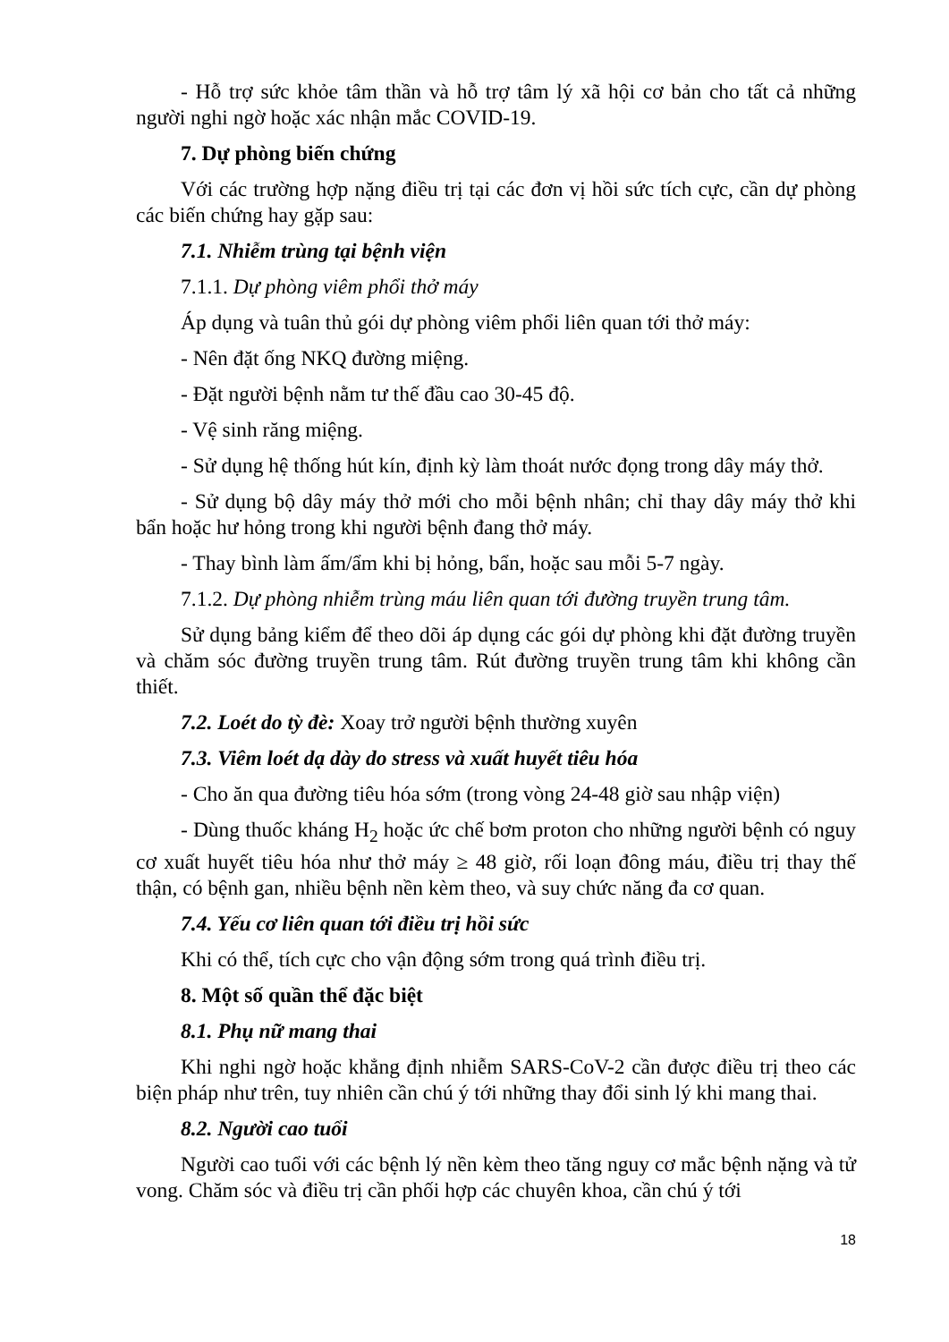- Hỗ trợ sức khỏe tâm thần và hỗ trợ tâm lý xã hội cơ bản cho tất cả những người nghi ngờ hoặc xác nhận mắc COVID-19.
7. Dự phòng biến chứng
Với các trường hợp nặng điều trị tại các đơn vị hồi sức tích cực, cần dự phòng các biến chứng hay gặp sau:
7.1. Nhiễm trùng tại bệnh viện
7.1.1. Dự phòng viêm phổi thở máy
Áp dụng và tuân thủ gói dự phòng viêm phổi liên quan tới thở máy:
- Nên đặt ống NKQ đường miệng.
- Đặt người bệnh nằm tư thế đầu cao 30-45 độ.
- Vệ sinh răng miệng.
- Sử dụng hệ thống hút kín, định kỳ làm thoát nước đọng trong dây máy thở.
- Sử dụng bộ dây máy thở mới cho mỗi bệnh nhân; chỉ thay dây máy thở khi bẩn hoặc hư hỏng trong khi người bệnh đang thở máy.
- Thay bình làm ấm/ẩm khi bị hỏng, bẩn, hoặc sau mỗi 5-7 ngày.
7.1.2. Dự phòng nhiễm trùng máu liên quan tới đường truyền trung tâm.
Sử dụng bảng kiểm để theo dõi áp dụng các gói dự phòng khi đặt đường truyền và chăm sóc đường truyền trung tâm. Rút đường truyền trung tâm khi không cần thiết.
7.2. Loét do tỳ đè: Xoay trở người bệnh thường xuyên
7.3. Viêm loét dạ dày do stress và xuất huyết tiêu hóa
- Cho ăn qua đường tiêu hóa sớm (trong vòng 24-48 giờ sau nhập viện)
- Dùng thuốc kháng H<sub>2</sub> hoặc ức chế bơm proton cho những người bệnh có nguy cơ xuất huyết tiêu hóa như thở máy ≥ 48 giờ, rối loạn đông máu, điều trị thay thế thận, có bệnh gan, nhiều bệnh nền kèm theo, và suy chức năng đa cơ quan.
7.4. Yếu cơ liên quan tới điều trị hồi sức
Khi có thể, tích cực cho vận động sớm trong quá trình điều trị.
8. Một số quần thể đặc biệt
8.1. Phụ nữ mang thai
Khi nghi ngờ hoặc khẳng định nhiễm SARS-CoV-2 cần được điều trị theo các biện pháp như trên, tuy nhiên cần chú ý tới những thay đổi sinh lý khi mang thai.
8.2. Người cao tuổi
Người cao tuổi với các bệnh lý nền kèm theo tăng nguy cơ mắc bệnh nặng và tử vong. Chăm sóc và điều trị cần phối hợp các chuyên khoa, cần chú ý tới
18